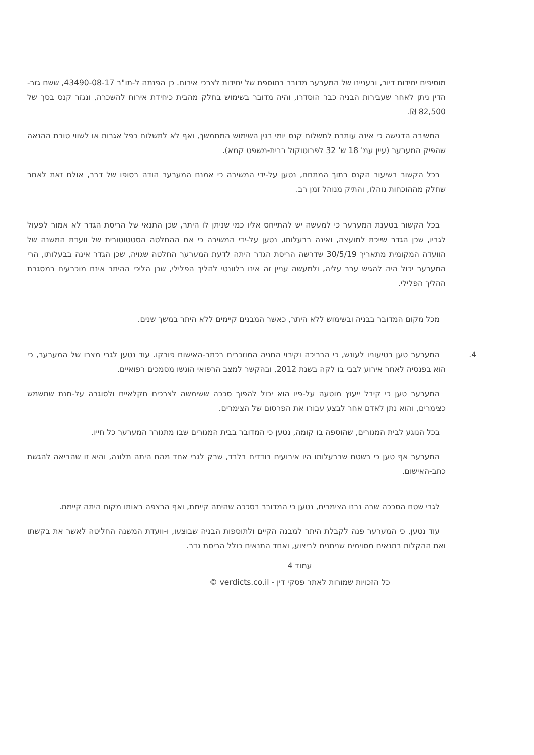מוסיפים יחידות דיור, ובעניינו של המערער מדובר בתוספת של יחידות לצרכי אירוח. כן הפנתה ל-תו"ב 43490-08-17, ששם גזר-הדין ניתן לאחר שעבירות הבניה כבר הוסדרו, והיה מדובר בשימוש בחלק מהבית כיחידת אירוח להשכרה, ונגזר קנס בסך של 82,500 ₪.
המשיבה הדגישה כי אינה עותרת לתשלום קנס יומי בגין השימוש המתמשך, ואף לא לתשלום כפל אגרות או לשווי טובת ההנאה שהפיק המערער (עיין עמ' 18 ש' 32 לפרוטוקול בבית-משפט קמא).
בכל הקשור בשיעור הקנס בתוך המתחם, נטען על-ידי המשיבה כי אמנם המערער הודה בסופו של דבר, אולם זאת לאחר שחלק מההוכחות נוהלו, והתיק מנוהל זמן רב.
בכל הקשור בטענת המערער כי למעשה יש להתייחס אליו כמי שניתן לו היתר, שכן התנאי של הריסת הגדר לא אמור לפעול לגביו, שכן הגדר שייכת למועצה, ואינה בבעלותו, נטען על-ידי המשיבה כי אם ההחלטה הסטטוטורית של וועדת המשנה של הוועדה המקומית מתאריך 30/5/19 שדרשה הריסת הגדר היתה לדעת המערער החלטה שגויה, שכן הגדר אינה בבעלותו, הרי המערער יכול היה להגיש ערר עליה, ולמעשה עניין זה אינו רלוונטי להליך הפלילי, שכן הליכי ההיתר אינם מוכרעים במסגרת ההליך הפלילי.
מכל מקום המדובר בבניה ובשימוש ללא היתר, כאשר המבנים קיימים ללא היתר במשך שנים.
4. המערער טען בטיעוניו לעונש, כי הבריכה וקירוי החניה המוזכרים בכתב-האישום פורקו. עוד נטען לגבי מצבו של המערער, כי הוא בפנסיה לאחר אירוע לבבי בו לקה בשנת 2012, ובהקשר למצב הרפואי הוגשו מסמכים רפואיים.
המערער טען כי קיבל ייעוץ מוטעה על-פיו הוא יכול להפוך סככה ששימשה לצרכים חקלאיים ולסוגרה על-מנת שתשמש כצימרים, והוא נתן לאדם אחר לבצע עבורו את הפרסום של הצימרים.
בכל הנוגע לבית המגורים, שהוספה בו קומה, נטען כי המדובר בבית המגורים שבו מתגורר המערער כל חייו.
המערער אף טען כי בשטח שבבעלותו היו אירועים בודדים בלבד, שרק לגבי אחד מהם היתה תלונה, והיא זו שהביאה להגשת כתב-האישום.
לגבי שטח הסככה שבה נבנו הצימרים, נטען כי המדובר בסככה שהיתה קיימת, ואף הרצפה באותו מקום היתה קיימת.
עוד נטען, כי המערער פנה לקבלת היתר למבנה הקיים ולתוספות הבניה שבוצעו, ו-וועדת המשנה החליטה לאשר את בקשתו ואת ההקלות בתנאים מסוימים שניתנים לביצוע, ואחד התנאים כולל הריסת גדר.
עמוד 4
כל הזכויות שמורות לאתר פסקי דין - verdicts.co.il ©